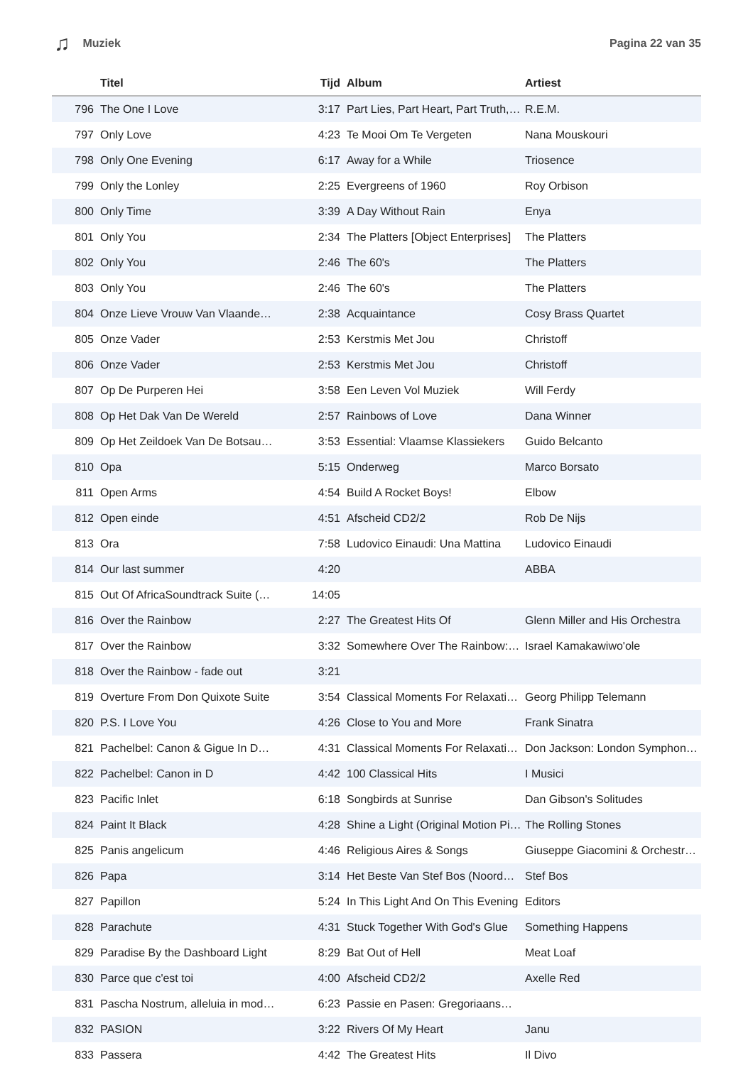♫ Muziek Pagina 22 van 35
| | Titel | Tijd | Album | Artiest |
| --- | --- | --- | --- | --- |
| 796 | The One I Love | 3:17 | Part Lies, Part Heart, Part Truth,… | R.E.M. |
| 797 | Only Love | 4:23 | Te Mooi Om Te Vergeten | Nana Mouskouri |
| 798 | Only One Evening | 6:17 | Away for a While | Triosence |
| 799 | Only the Lonley | 2:25 | Evergreens of 1960 | Roy Orbison |
| 800 | Only Time | 3:39 | A Day Without Rain | Enya |
| 801 | Only You | 2:34 | The Platters [Object Enterprises] | The Platters |
| 802 | Only You | 2:46 | The 60's | The Platters |
| 803 | Only You | 2:46 | The 60's | The Platters |
| 804 | Onze Lieve Vrouw Van Vlaande… | 2:38 | Acquaintance | Cosy Brass Quartet |
| 805 | Onze Vader | 2:53 | Kerstmis Met Jou | Christoff |
| 806 | Onze Vader | 2:53 | Kerstmis Met Jou | Christoff |
| 807 | Op De Purperen Hei | 3:58 | Een Leven Vol Muziek | Will Ferdy |
| 808 | Op Het Dak Van De Wereld | 2:57 | Rainbows of Love | Dana Winner |
| 809 | Op Het Zeildoek Van De Botsau… | 3:53 | Essential: Vlaamse Klassiekers | Guido Belcanto |
| 810 | Opa | 5:15 | Onderweg | Marco Borsato |
| 811 | Open Arms | 4:54 | Build A Rocket Boys! | Elbow |
| 812 | Open einde | 4:51 | Afscheid CD2/2 | Rob De Nijs |
| 813 | Ora | 7:58 | Ludovico Einaudi: Una Mattina | Ludovico Einaudi |
| 814 | Our last summer | 4:20 | | ABBA |
| 815 | Out Of AfricaSoundtrack Suite (… | 14:05 | | |
| 816 | Over the Rainbow | 2:27 | The Greatest Hits Of | Glenn Miller and His Orchestra |
| 817 | Over the Rainbow | 3:32 | Somewhere Over The Rainbow:… | Israel Kamakawiwo'ole |
| 818 | Over the Rainbow - fade out | 3:21 | | |
| 819 | Overture From Don Quixote Suite | 3:54 | Classical Moments For Relaxati… | Georg Philipp Telemann |
| 820 | P.S. I Love You | 4:26 | Close to You and More | Frank Sinatra |
| 821 | Pachelbel: Canon & Gigue In D… | 4:31 | Classical Moments For Relaxati… | Don Jackson: London Symphon… |
| 822 | Pachelbel: Canon in D | 4:42 | 100 Classical Hits | I Musici |
| 823 | Pacific Inlet | 6:18 | Songbirds at Sunrise | Dan Gibson's Solitudes |
| 824 | Paint It Black | 4:28 | Shine a Light (Original Motion Pi… | The Rolling Stones |
| 825 | Panis angelicum | 4:46 | Religious Aires & Songs | Giuseppe Giacomini & Orchestr… |
| 826 | Papa | 3:14 | Het Beste Van Stef Bos (Noord… | Stef Bos |
| 827 | Papillon | 5:24 | In This Light And On This Evening | Editors |
| 828 | Parachute | 4:31 | Stuck Together With God's Glue | Something Happens |
| 829 | Paradise By the Dashboard Light | 8:29 | Bat Out of Hell | Meat Loaf |
| 830 | Parce que c'est toi | 4:00 | Afscheid CD2/2 | Axelle Red |
| 831 | Pascha Nostrum, alleluia in mod… | 6:23 | Passie en Pasen: Gregoriaans… | |
| 832 | PASION | 3:22 | Rivers Of My Heart | Janu |
| 833 | Passera | 4:42 | The Greatest Hits | Il Divo |